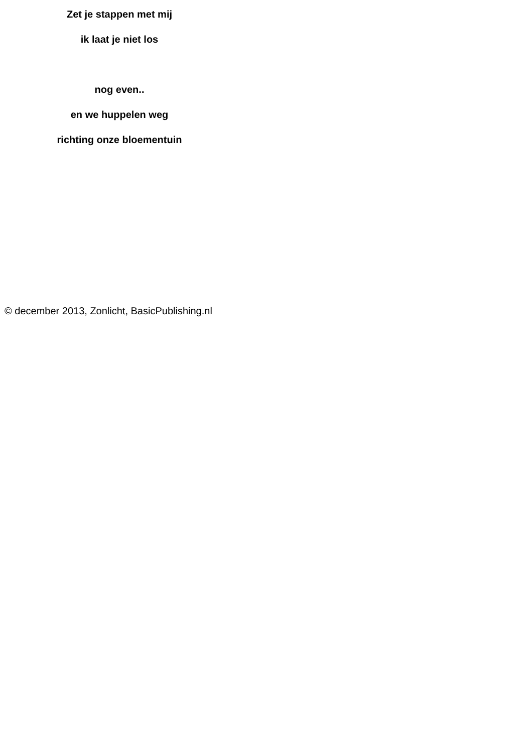Zet je stappen met mij
ik laat je niet los
nog even..
en we huppelen weg
richting onze bloementuin
© december 2013, Zonlicht, BasicPublishing.nl